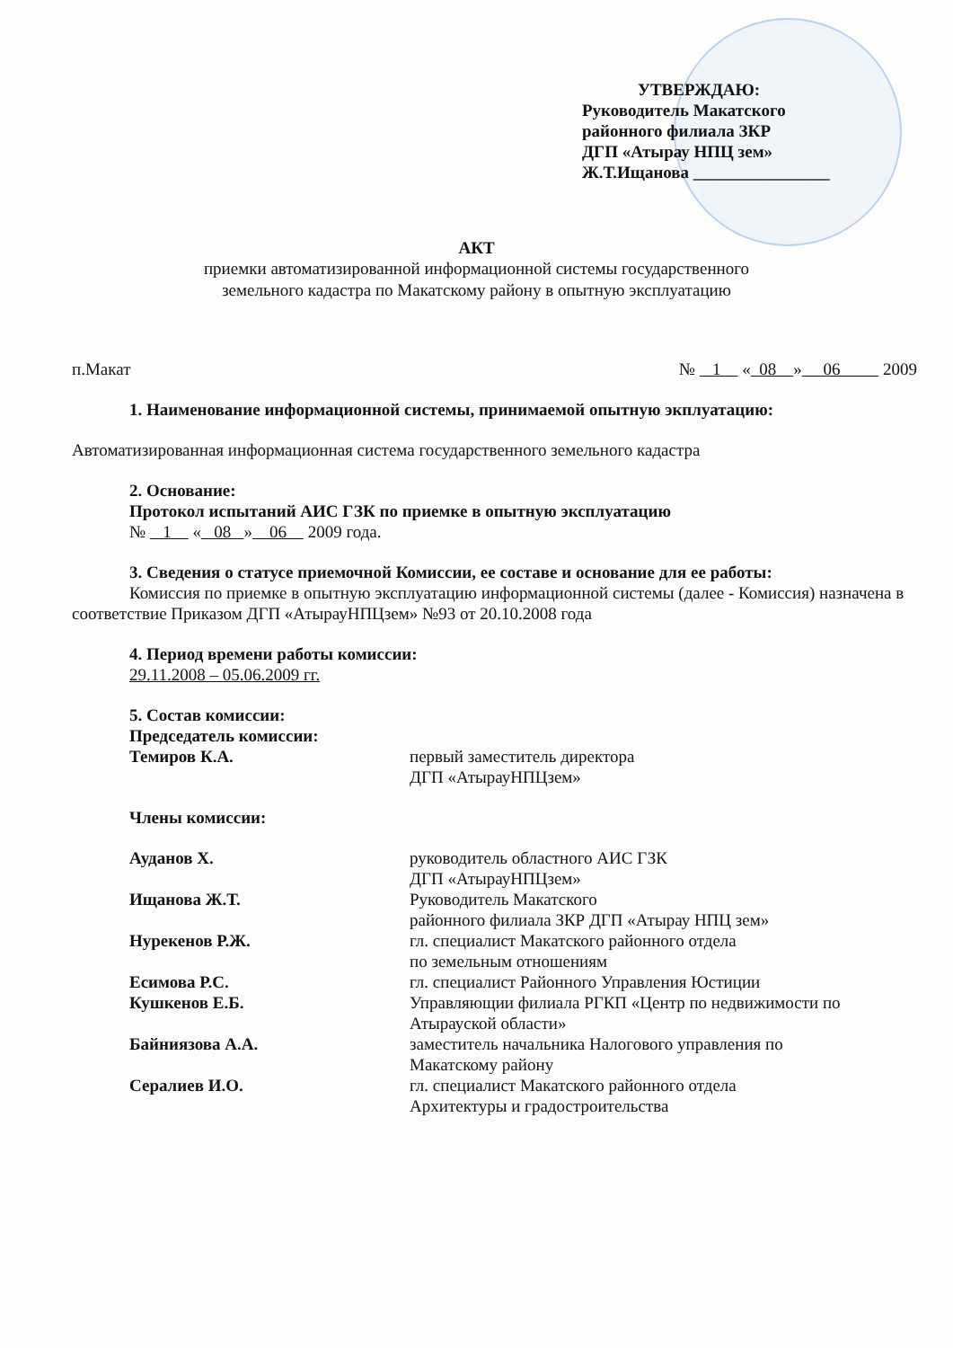УТВЕРЖДАЮ:
Руководитель Макатского
районного филиала ЗКР
ДГП «Атырау НПЦ зем»
Ж.Т.Ищанова ________________
АКТ
приемки автоматизированной информационной системы государственного
земельного кадастра по Макатскому району в опытную эксплуатацию
п.Макат № 1 « 08 » 06 2009
1. Наименование информационной системы, принимаемой опытную экплуатацию:
Автоматизированная информационная система государственного земельного кадастра
2. Основание:
Протокол испытаний АИС ГЗК по приемке в опытную эксплуатацию
№ 1 « 08 » 06 2009 года.
3. Сведения о статусе приемочной Комиссии, ее составе и основание для ее работы:
Комиссия по приемке в опытную эксплуатацию информационной системы (далее - Комиссия) назначена в соответствие Приказом ДГП «АтырауНПЦзем» №93 от 20.10.2008 года
4. Период времени работы комиссии:
29.11.2008 – 05.06.2009 гг.
5. Состав комиссии:
Председатель комиссии:
Темиров К.А. первый заместитель директора
ДГП «АтырауНПЦзем»
Члены комиссии:
Ауданов Х. руководитель областного АИС ГЗК
ДГП «АтырауНПЦзем»
Ищанова Ж.Т. Руководитель Макатского
районного филиала ЗКР ДГП «Атырау НПЦ зем»
Нурекенов Р.Ж. гл. специалист Макатского районного отдела
по земельным отношениям
Есимова Р.С. гл. специалист Районного Управления Юстиции
Кушкенов Е.Б. Управляющии филиала РГКП «Центр по недвижимости по Атырауской области»
Байниязова А.А. заместитель начальника Налогового управления по
Макатскому району
Сералиев И.О. гл. специалист Макатского районного отдела
Архитектуры и градостроительства